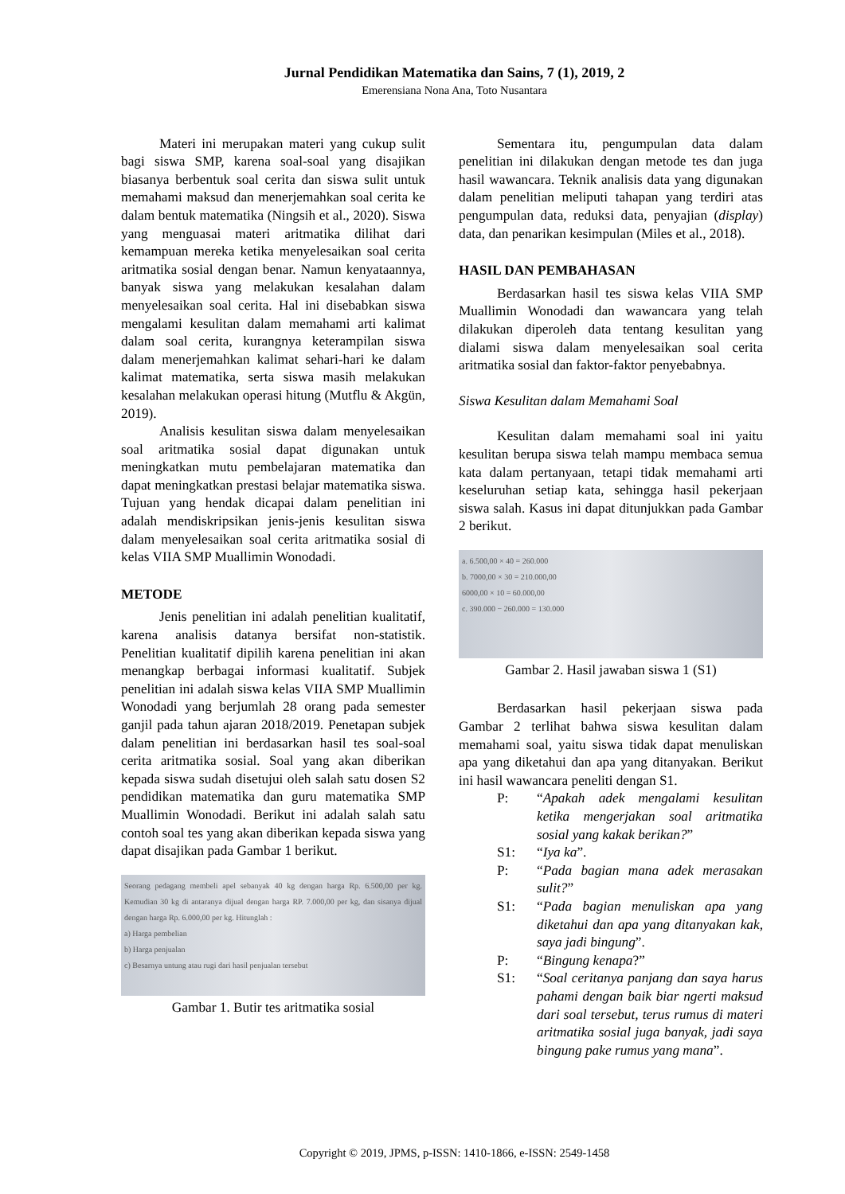Jurnal Pendidikan Matematika dan Sains, 7 (1), 2019, 2
Emerensiana Nona Ana, Toto Nusantara
Materi ini merupakan materi yang cukup sulit bagi siswa SMP, karena soal-soal yang disajikan biasanya berbentuk soal cerita dan siswa sulit untuk memahami maksud dan menerjemahkan soal cerita ke dalam bentuk matematika (Ningsih et al., 2020). Siswa yang menguasai materi aritmatika dilihat dari kemampuan mereka ketika menyelesaikan soal cerita aritmatika sosial dengan benar. Namun kenyataannya, banyak siswa yang melakukan kesalahan dalam menyelesaikan soal cerita. Hal ini disebabkan siswa mengalami kesulitan dalam memahami arti kalimat dalam soal cerita, kurangnya keterampilan siswa dalam menerjemahkan kalimat sehari-hari ke dalam kalimat matematika, serta siswa masih melakukan kesalahan melakukan operasi hitung (Mutflu & Akgün, 2019).
Analisis kesulitan siswa dalam menyelesaikan soal aritmatika sosial dapat digunakan untuk meningkatkan mutu pembelajaran matematika dan dapat meningkatkan prestasi belajar matematika siswa. Tujuan yang hendak dicapai dalam penelitian ini adalah mendiskripsikan jenis-jenis kesulitan siswa dalam menyelesaikan soal cerita aritmatika sosial di kelas VIIA SMP Muallimin Wonodadi.
METODE
Jenis penelitian ini adalah penelitian kualitatif, karena analisis datanya bersifat non-statistik. Penelitian kualitatif dipilih karena penelitian ini akan menangkap berbagai informasi kualitatif. Subjek penelitian ini adalah siswa kelas VIIA SMP Muallimin Wonodadi yang berjumlah 28 orang pada semester ganjil pada tahun ajaran 2018/2019. Penetapan subjek dalam penelitian ini berdasarkan hasil tes soal-soal cerita aritmatika sosial. Soal yang akan diberikan kepada siswa sudah disetujui oleh salah satu dosen S2 pendidikan matematika dan guru matematika SMP Muallimin Wonodadi. Berikut ini adalah salah satu contoh soal tes yang akan diberikan kepada siswa yang dapat disajikan pada Gambar 1 berikut.
Seorang pedagang membeli apel sebanyak 40 kg dengan harga Rp. 6.500,00 per kg. Kemudian 30 kg di antaranya dijual dengan harga RP. 7.000,00 per kg, dan sisanya dijual dengan harga Rp. 6.000,00 per kg. Hitunglah :
a) Harga pembelian
b) Harga penjualan
c) Besarnya untung atau rugi dari hasil penjualan tersebut
Gambar 1. Butir tes aritmatika sosial
Sementara itu, pengumpulan data dalam penelitian ini dilakukan dengan metode tes dan juga hasil wawancara. Teknik analisis data yang digunakan dalam penelitian meliputi tahapan yang terdiri atas pengumpulan data, reduksi data, penyajian (display) data, dan penarikan kesimpulan (Miles et al., 2018).
HASIL DAN PEMBAHASAN
Berdasarkan hasil tes siswa kelas VIIA SMP Muallimin Wonodadi dan wawancara yang telah dilakukan diperoleh data tentang kesulitan yang dialami siswa dalam menyelesaikan soal cerita aritmatika sosial dan faktor-faktor penyebabnya.
Siswa Kesulitan dalam Memahami Soal
Kesulitan dalam memahami soal ini yaitu kesulitan berupa siswa telah mampu membaca semua kata dalam pertanyaan, tetapi tidak memahami arti keseluruhan setiap kata, sehingga hasil pekerjaan siswa salah. Kasus ini dapat ditunjukkan pada Gambar 2 berikut.
a. 6.500,00 × 40 = 260.000
b. 7000,00 × 30 = 210.000,00
6000,00 × 10 = 60.000,00
c. 390.000 − 260.000 = 130.000
Gambar 2. Hasil jawaban siswa 1 (S1)
Berdasarkan hasil pekerjaan siswa pada Gambar 2 terlihat bahwa siswa kesulitan dalam memahami soal, yaitu siswa tidak dapat menuliskan apa yang diketahui dan apa yang ditanyakan. Berikut ini hasil wawancara peneliti dengan S1.
P: “Apakah adek mengalami kesulitan ketika mengerjakan soal aritmatika sosial yang kakak berikan?”
S1: “Iya ka”.
P: “Pada bagian mana adek merasakan sulit?”
S1: “Pada bagian menuliskan apa yang diketahui dan apa yang ditanyakan kak, saya jadi bingung”.
P: “Bingung kenapa?”
S1: “Soal ceritanya panjang dan saya harus pahami dengan baik biar ngerti maksud dari soal tersebut, terus rumus di materi aritmatika sosial juga banyak, jadi saya bingung pake rumus yang mana”.
Copyright © 2019, JPMS, p-ISSN: 1410-1866, e-ISSN: 2549-1458